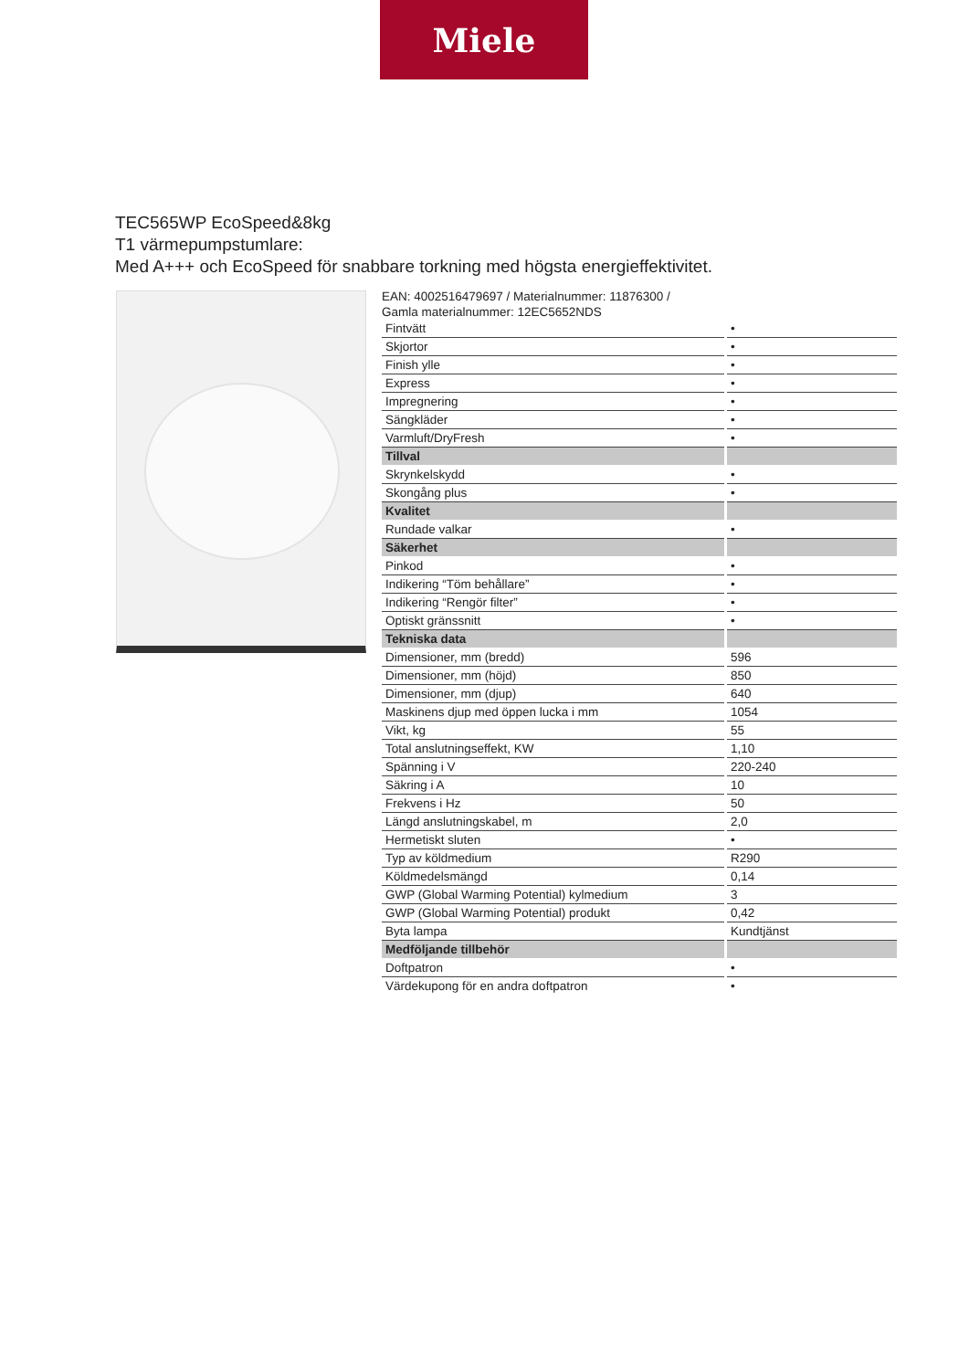Miele
TEC565WP EcoSpeed&8kg
T1 värmepumpstumlare:
Med A+++ och EcoSpeed för snabbare torkning med högsta energieffektivitet.
EAN: 4002516479697 / Materialnummer: 11876300 /
Gamla materialnummer: 12EC5652NDS
| Fintvätt | • |
| Skjortor | • |
| Finish ylle | • |
| Express | • |
| Impregnering | • |
| Sängkläder | • |
| Varmluft/DryFresh | • |
| Tillval | |
| Skrynkelskydd | • |
| Skongång plus | • |
| Kvalitet | |
| Rundade valkar | • |
| Säkerhet | |
| Pinkod | • |
| Indikering “Töm behållare” | • |
| Indikering “Rengör filter” | • |
| Optiskt gränssnitt | • |
| Tekniska data | |
| Dimensioner, mm (bredd) | 596 |
| Dimensioner, mm (höjd) | 850 |
| Dimensioner, mm (djup) | 640 |
| Maskinens djup med öppen lucka i mm | 1054 |
| Vikt, kg | 55 |
| Total anslutningseffekt, KW | 1,10 |
| Spänning i V | 220-240 |
| Säkring i A | 10 |
| Frekvens i Hz | 50 |
| Längd anslutningskabel, m | 2,0 |
| Hermetiskt sluten | • |
| Typ av köldmedium | R290 |
| Köldmedelsmängd | 0,14 |
| GWP (Global Warming Potential) kylmedium | 3 |
| GWP (Global Warming Potential) produkt | 0,42 |
| Byta lampa | Kundtjänst |
| Medföljande tillbehör | |
| Doftpatron | • |
| Värdekupong för en andra doftpatron | • |